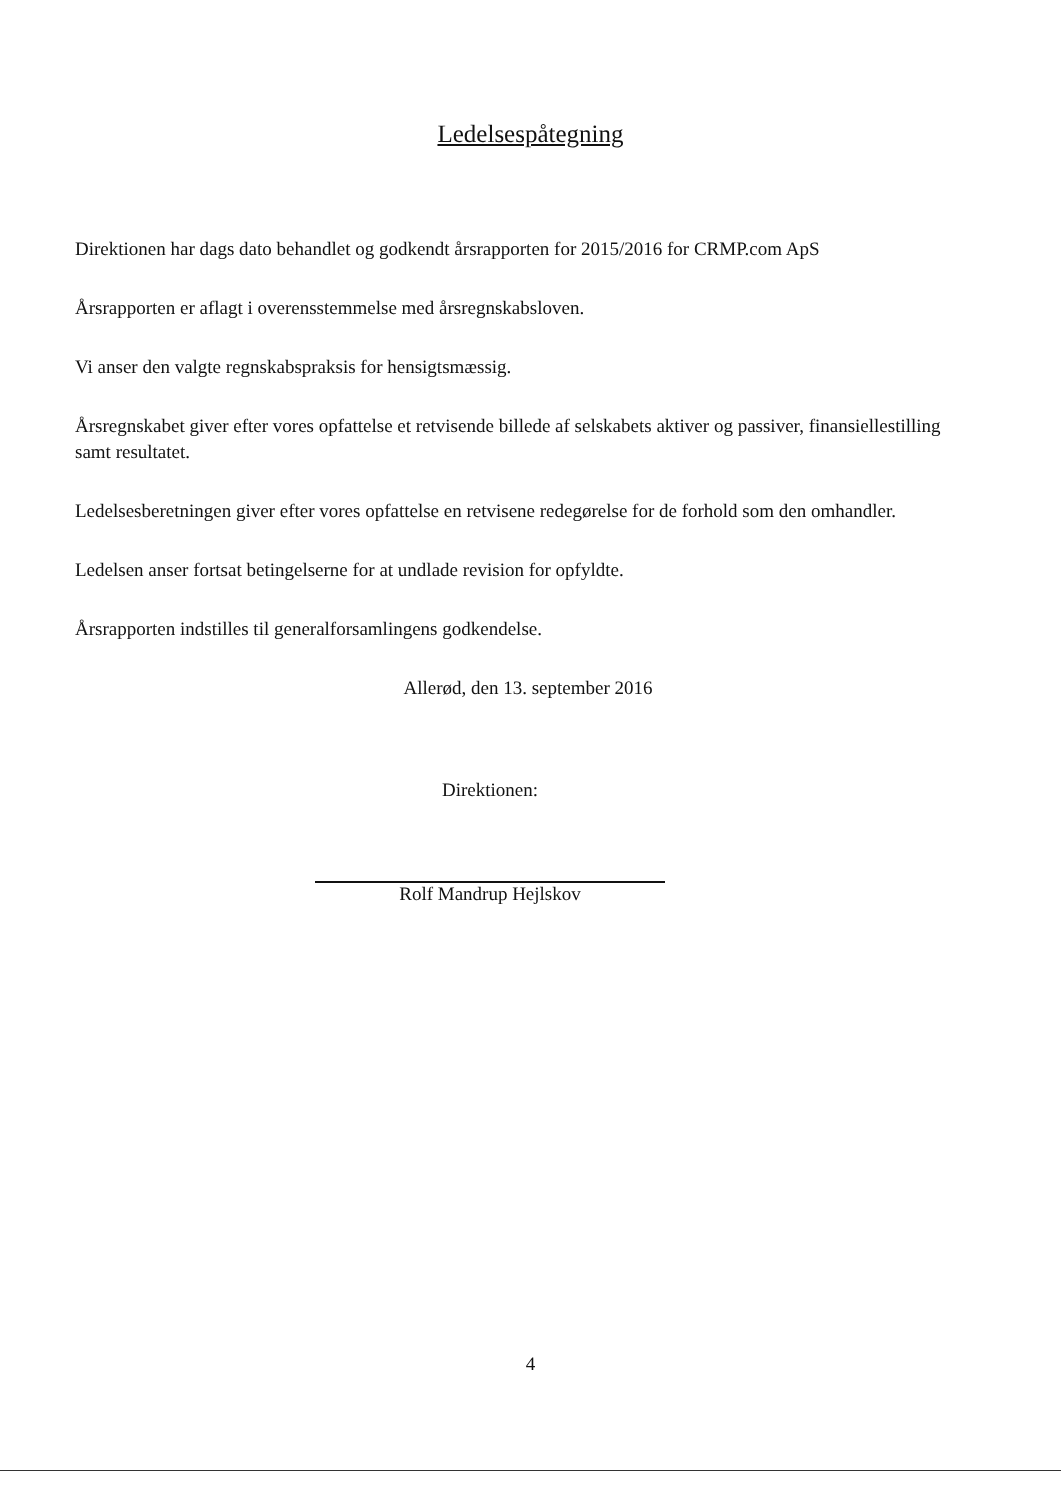Ledelsespåtegning
Direktionen har dags dato behandlet og godkendt årsrapporten for 2015/2016 for CRMP.com ApS
Årsrapporten er aflagt i overensstemmelse med årsregnskabsloven.
Vi anser den valgte regnskabspraksis for hensigtsmæssig.
Årsregnskabet giver efter vores opfattelse et retvisende billede af selskabets aktiver og passiver, finansiellestilling samt resultatet.
Ledelsesberetningen giver efter vores opfattelse en retvisene redegørelse for de forhold som den omhandler.
Ledelsen anser fortsat betingelserne for at undlade revision for opfyldte.
Årsrapporten indstilles til generalforsamlingens godkendelse.
Allerød, den 13. september 2016
Direktionen:
Rolf Mandrup Hejlskov
4